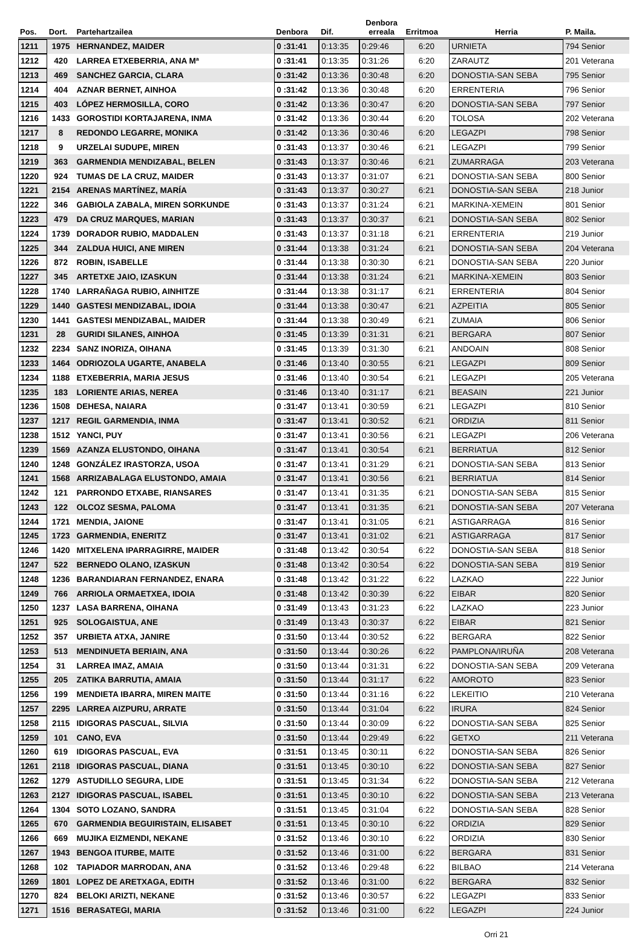| Pos. | Dort. | Partehartzailea | Denbora | Dif. | Denbora erreala | Erritmoa | Herria | P. Maila. |
| --- | --- | --- | --- | --- | --- | --- | --- | --- |
| 1211 | 1975 | HERNANDEZ, MAIDER | 0 :31:41 | 0:13:35 | 0:29:46 | 6:20 | URNIETA | 794 Senior |
| 1212 | 420 | LARREA ETXEBERRIA, ANA Mª | 0 :31:41 | 0:13:35 | 0:31:26 | 6:20 | ZARAUTZ | 201 Veterana |
| 1213 | 469 | SANCHEZ GARCIA, CLARA | 0 :31:42 | 0:13:36 | 0:30:48 | 6:20 | DONOSTIA-SAN SEBA | 795 Senior |
| 1214 | 404 | AZNAR BERNET, AINHOA | 0 :31:42 | 0:13:36 | 0:30:48 | 6:20 | ERRENTERIA | 796 Senior |
| 1215 | 403 | LÓPEZ HERMOSILLA, CORO | 0 :31:42 | 0:13:36 | 0:30:47 | 6:20 | DONOSTIA-SAN SEBA | 797 Senior |
| 1216 | 1433 | GOROSTIDI KORTAJARENA, INMA | 0 :31:42 | 0:13:36 | 0:30:44 | 6:20 | TOLOSA | 202 Veterana |
| 1217 | 8 | REDONDO LEGARRE, MONIKA | 0 :31:42 | 0:13:36 | 0:30:46 | 6:20 | LEGAZPI | 798 Senior |
| 1218 | 9 | URZELAI SUDUPE, MIREN | 0 :31:43 | 0:13:37 | 0:30:46 | 6:21 | LEGAZPI | 799 Senior |
| 1219 | 363 | GARMENDIA MENDIZABAL, BELEN | 0 :31:43 | 0:13:37 | 0:30:46 | 6:21 | ZUMARRAGA | 203 Veterana |
| 1220 | 924 | TUMAS DE LA CRUZ, MAIDER | 0 :31:43 | 0:13:37 | 0:31:07 | 6:21 | DONOSTIA-SAN SEBA | 800 Senior |
| 1221 | 2154 | ARENAS MARTÍNEZ, MARÍA | 0 :31:43 | 0:13:37 | 0:30:27 | 6:21 | DONOSTIA-SAN SEBA | 218 Junior |
| 1222 | 346 | GABIOLA ZABALA, MIREN SORKUNDE | 0 :31:43 | 0:13:37 | 0:31:24 | 6:21 | MARKINA-XEMEIN | 801 Senior |
| 1223 | 479 | DA CRUZ MARQUES, MARIAN | 0 :31:43 | 0:13:37 | 0:30:37 | 6:21 | DONOSTIA-SAN SEBA | 802 Senior |
| 1224 | 1739 | DORADOR RUBIO, MADDALEN | 0 :31:43 | 0:13:37 | 0:31:18 | 6:21 | ERRENTERIA | 219 Junior |
| 1225 | 344 | ZALDUA HUICI, ANE MIREN | 0 :31:44 | 0:13:38 | 0:31:24 | 6:21 | DONOSTIA-SAN SEBA | 204 Veterana |
| 1226 | 872 | ROBIN, ISABELLE | 0 :31:44 | 0:13:38 | 0:30:30 | 6:21 | DONOSTIA-SAN SEBA | 220 Junior |
| 1227 | 345 | ARTETXE JAIO, IZASKUN | 0 :31:44 | 0:13:38 | 0:31:24 | 6:21 | MARKINA-XEMEIN | 803 Senior |
| 1228 | 1740 | LARRAÑAGA RUBIO, AINHITZE | 0 :31:44 | 0:13:38 | 0:31:17 | 6:21 | ERRENTERIA | 804 Senior |
| 1229 | 1440 | GASTESI MENDIZABAL, IDOIA | 0 :31:44 | 0:13:38 | 0:30:47 | 6:21 | AZPEITIA | 805 Senior |
| 1230 | 1441 | GASTESI MENDIZABAL, MAIDER | 0 :31:44 | 0:13:38 | 0:30:49 | 6:21 | ZUMAIA | 806 Senior |
| 1231 | 28 | GURIDI SILANES, AINHOA | 0 :31:45 | 0:13:39 | 0:31:31 | 6:21 | BERGARA | 807 Senior |
| 1232 | 2234 | SANZ INORIZA, OIHANA | 0 :31:45 | 0:13:39 | 0:31:30 | 6:21 | ANDOAIN | 808 Senior |
| 1233 | 1464 | ODRIOZOLA UGARTE, ANABELA | 0 :31:46 | 0:13:40 | 0:30:55 | 6:21 | LEGAZPI | 809 Senior |
| 1234 | 1188 | ETXEBERRIA, MARIA JESUS | 0 :31:46 | 0:13:40 | 0:30:54 | 6:21 | LEGAZPI | 205 Veterana |
| 1235 | 183 | LORIENTE ARIAS, NEREA | 0 :31:46 | 0:13:40 | 0:31:17 | 6:21 | BEASAIN | 221 Junior |
| 1236 | 1508 | DEHESA, NAIARA | 0 :31:47 | 0:13:41 | 0:30:59 | 6:21 | LEGAZPI | 810 Senior |
| 1237 | 1217 | REGIL GARMENDIA, INMA | 0 :31:47 | 0:13:41 | 0:30:52 | 6:21 | ORDIZIA | 811 Senior |
| 1238 | 1512 | YANCI, PUY | 0 :31:47 | 0:13:41 | 0:30:56 | 6:21 | LEGAZPI | 206 Veterana |
| 1239 | 1569 | AZANZA ELUSTONDO, OIHANA | 0 :31:47 | 0:13:41 | 0:30:54 | 6:21 | BERRIATUA | 812 Senior |
| 1240 | 1248 | GONZÁLEZ IRASTORZA, USOA | 0 :31:47 | 0:13:41 | 0:31:29 | 6:21 | DONOSTIA-SAN SEBA | 813 Senior |
| 1241 | 1568 | ARRIZABALAGA ELUSTONDO, AMAIA | 0 :31:47 | 0:13:41 | 0:30:56 | 6:21 | BERRIATUA | 814 Senior |
| 1242 | 121 | PARRONDO ETXABE, RIANSARES | 0 :31:47 | 0:13:41 | 0:31:35 | 6:21 | DONOSTIA-SAN SEBA | 815 Senior |
| 1243 | 122 | OLCOZ SESMA, PALOMA | 0 :31:47 | 0:13:41 | 0:31:35 | 6:21 | DONOSTIA-SAN SEBA | 207 Veterana |
| 1244 | 1721 | MENDIA, JAIONE | 0 :31:47 | 0:13:41 | 0:31:05 | 6:21 | ASTIGARRAGA | 816 Senior |
| 1245 | 1723 | GARMENDIA, ENERITZ | 0 :31:47 | 0:13:41 | 0:31:02 | 6:21 | ASTIGARRAGA | 817 Senior |
| 1246 | 1420 | MITXELENA IPARRAGIRRE, MAIDER | 0 :31:48 | 0:13:42 | 0:30:54 | 6:22 | DONOSTIA-SAN SEBA | 818 Senior |
| 1247 | 522 | BERNEDO OLANO, IZASKUN | 0 :31:48 | 0:13:42 | 0:30:54 | 6:22 | DONOSTIA-SAN SEBA | 819 Senior |
| 1248 | 1236 | BARANDIARAN FERNANDEZ, ENARA | 0 :31:48 | 0:13:42 | 0:31:22 | 6:22 | LAZKAO | 222 Junior |
| 1249 | 766 | ARRIOLA ORMAETXEA, IDOIA | 0 :31:48 | 0:13:42 | 0:30:39 | 6:22 | EIBAR | 820 Senior |
| 1250 | 1237 | LASA BARRENA, OIHANA | 0 :31:49 | 0:13:43 | 0:31:23 | 6:22 | LAZKAO | 223 Junior |
| 1251 | 925 | SOLOGAISTUA, ANE | 0 :31:49 | 0:13:43 | 0:30:37 | 6:22 | EIBAR | 821 Senior |
| 1252 | 357 | URBIETA ATXA, JANIRE | 0 :31:50 | 0:13:44 | 0:30:52 | 6:22 | BERGARA | 822 Senior |
| 1253 | 513 | MENDINUETA BERIAIN, ANA | 0 :31:50 | 0:13:44 | 0:30:26 | 6:22 | PAMPLONA/IRUÑA | 208 Veterana |
| 1254 | 31 | LARREA IMAZ, AMAIA | 0 :31:50 | 0:13:44 | 0:31:31 | 6:22 | DONOSTIA-SAN SEBA | 209 Veterana |
| 1255 | 205 | ZATIKA BARRUTIA, AMAIA | 0 :31:50 | 0:13:44 | 0:31:17 | 6:22 | AMOROTO | 823 Senior |
| 1256 | 199 | MENDIETA IBARRA, MIREN MAITE | 0 :31:50 | 0:13:44 | 0:31:16 | 6:22 | LEKEITIO | 210 Veterana |
| 1257 | 2295 | LARREA AIZPURU, ARRATE | 0 :31:50 | 0:13:44 | 0:31:04 | 6:22 | IRURA | 824 Senior |
| 1258 | 2115 | IDIGORAS PASCUAL, SILVIA | 0 :31:50 | 0:13:44 | 0:30:09 | 6:22 | DONOSTIA-SAN SEBA | 825 Senior |
| 1259 | 101 | CANO, EVA | 0 :31:50 | 0:13:44 | 0:29:49 | 6:22 | GETXO | 211 Veterana |
| 1260 | 619 | IDIGORAS PASCUAL, EVA | 0 :31:51 | 0:13:45 | 0:30:11 | 6:22 | DONOSTIA-SAN SEBA | 826 Senior |
| 1261 | 2118 | IDIGORAS PASCUAL, DIANA | 0 :31:51 | 0:13:45 | 0:30:10 | 6:22 | DONOSTIA-SAN SEBA | 827 Senior |
| 1262 | 1279 | ASTUDILLO SEGURA, LIDE | 0 :31:51 | 0:13:45 | 0:31:34 | 6:22 | DONOSTIA-SAN SEBA | 212 Veterana |
| 1263 | 2127 | IDIGORAS PASCUAL, ISABEL | 0 :31:51 | 0:13:45 | 0:30:10 | 6:22 | DONOSTIA-SAN SEBA | 213 Veterana |
| 1264 | 1304 | SOTO LOZANO, SANDRA | 0 :31:51 | 0:13:45 | 0:31:04 | 6:22 | DONOSTIA-SAN SEBA | 828 Senior |
| 1265 | 670 | GARMENDIA BEGUIRISTAIN, ELISABET | 0 :31:51 | 0:13:45 | 0:30:10 | 6:22 | ORDIZIA | 829 Senior |
| 1266 | 669 | MUJIKA EIZMENDI, NEKANE | 0 :31:52 | 0:13:46 | 0:30:10 | 6:22 | ORDIZIA | 830 Senior |
| 1267 | 1943 | BENGOA ITURBE, MAITE | 0 :31:52 | 0:13:46 | 0:31:00 | 6:22 | BERGARA | 831 Senior |
| 1268 | 102 | TAPIADOR MARRODAN, ANA | 0 :31:52 | 0:13:46 | 0:29:48 | 6:22 | BILBAO | 214 Veterana |
| 1269 | 1801 | LOPEZ DE ARETXAGA, EDITH | 0 :31:52 | 0:13:46 | 0:31:00 | 6:22 | BERGARA | 832 Senior |
| 1270 | 824 | BELOKI ARIZTI, NEKANE | 0 :31:52 | 0:13:46 | 0:30:57 | 6:22 | LEGAZPI | 833 Senior |
| 1271 | 1516 | BERASATEGI, MARIA | 0 :31:52 | 0:13:46 | 0:31:00 | 6:22 | LEGAZPI | 224 Junior |
Orri 21